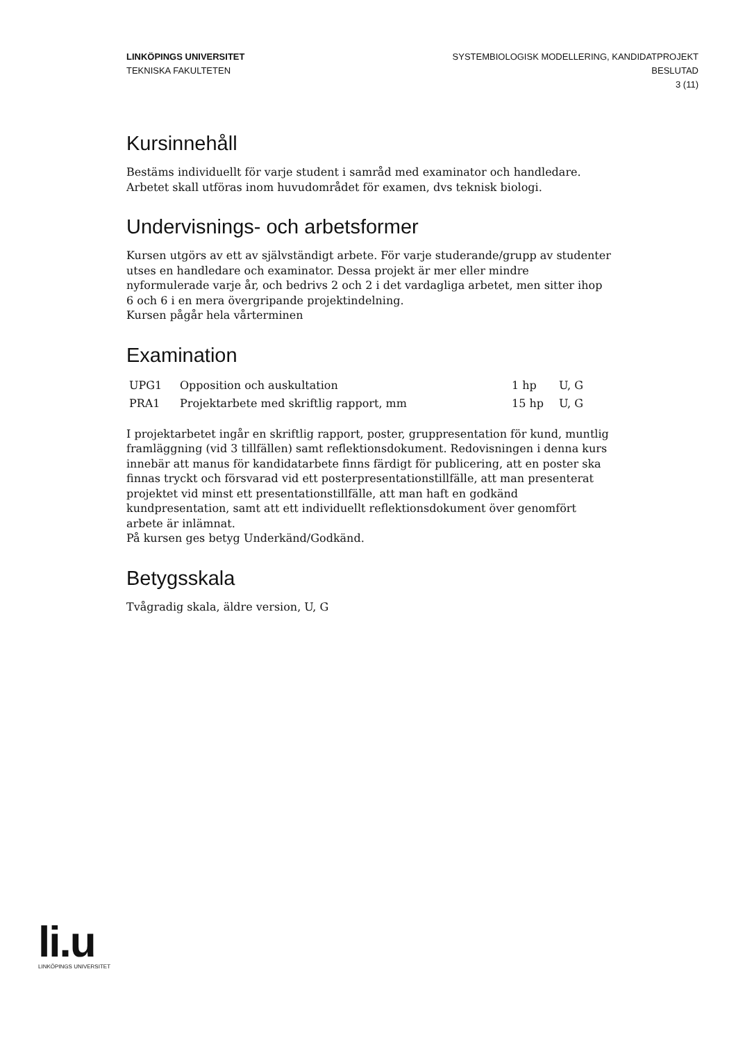LINKÖPINGS UNIVERSITET
TEKNISKA FAKULTETEN
SYSTEMBIOLOGISK MODELLERING, KANDIDATPROJEKT
BESLUTAD
3 (11)
Kursinnehåll
Bestäms individuellt för varje student i samråd med examinator och handledare. Arbetet skall utföras inom huvudområdet för examen, dvs teknisk biologi.
Undervisnings- och arbetsformer
Kursen utgörs av ett av självständigt arbete. För varje studerande/grupp av studenter utses en handledare och examinator. Dessa projekt är mer eller mindre nyformulerade varje år, och bedrivs 2 och 2 i det vardagliga arbetet, men sitter ihop 6 och 6 i en mera övergripande projektindelning.
Kursen pågår hela vårterminen
Examination
| UPG1 | Opposition och auskultation | 1 hp | U, G |
| PRA1 | Projektarbete med skriftlig rapport, mm | 15 hp | U, G |
I projektarbetet ingår en skriftlig rapport, poster, gruppresentation för kund, muntlig framläggning (vid 3 tillfällen) samt reflektionsdokument. Redovisningen i denna kurs innebär att manus för kandidatarbete finns färdigt för publicering, att en poster ska finnas tryckt och försvarad vid ett posterpresentationstillfälle, att man presenterat projektet vid minst ett presentationstillfälle, att man haft en godkänd kundpresentation, samt att ett individuellt reflektionsdokument över genomfört arbete är inlämnat.
På kursen ges betyg Underkänd/Godkänd.
Betygsskala
Tvågradig skala, äldre version, U, G
li.u
LINKÖPINGS UNIVERSITET